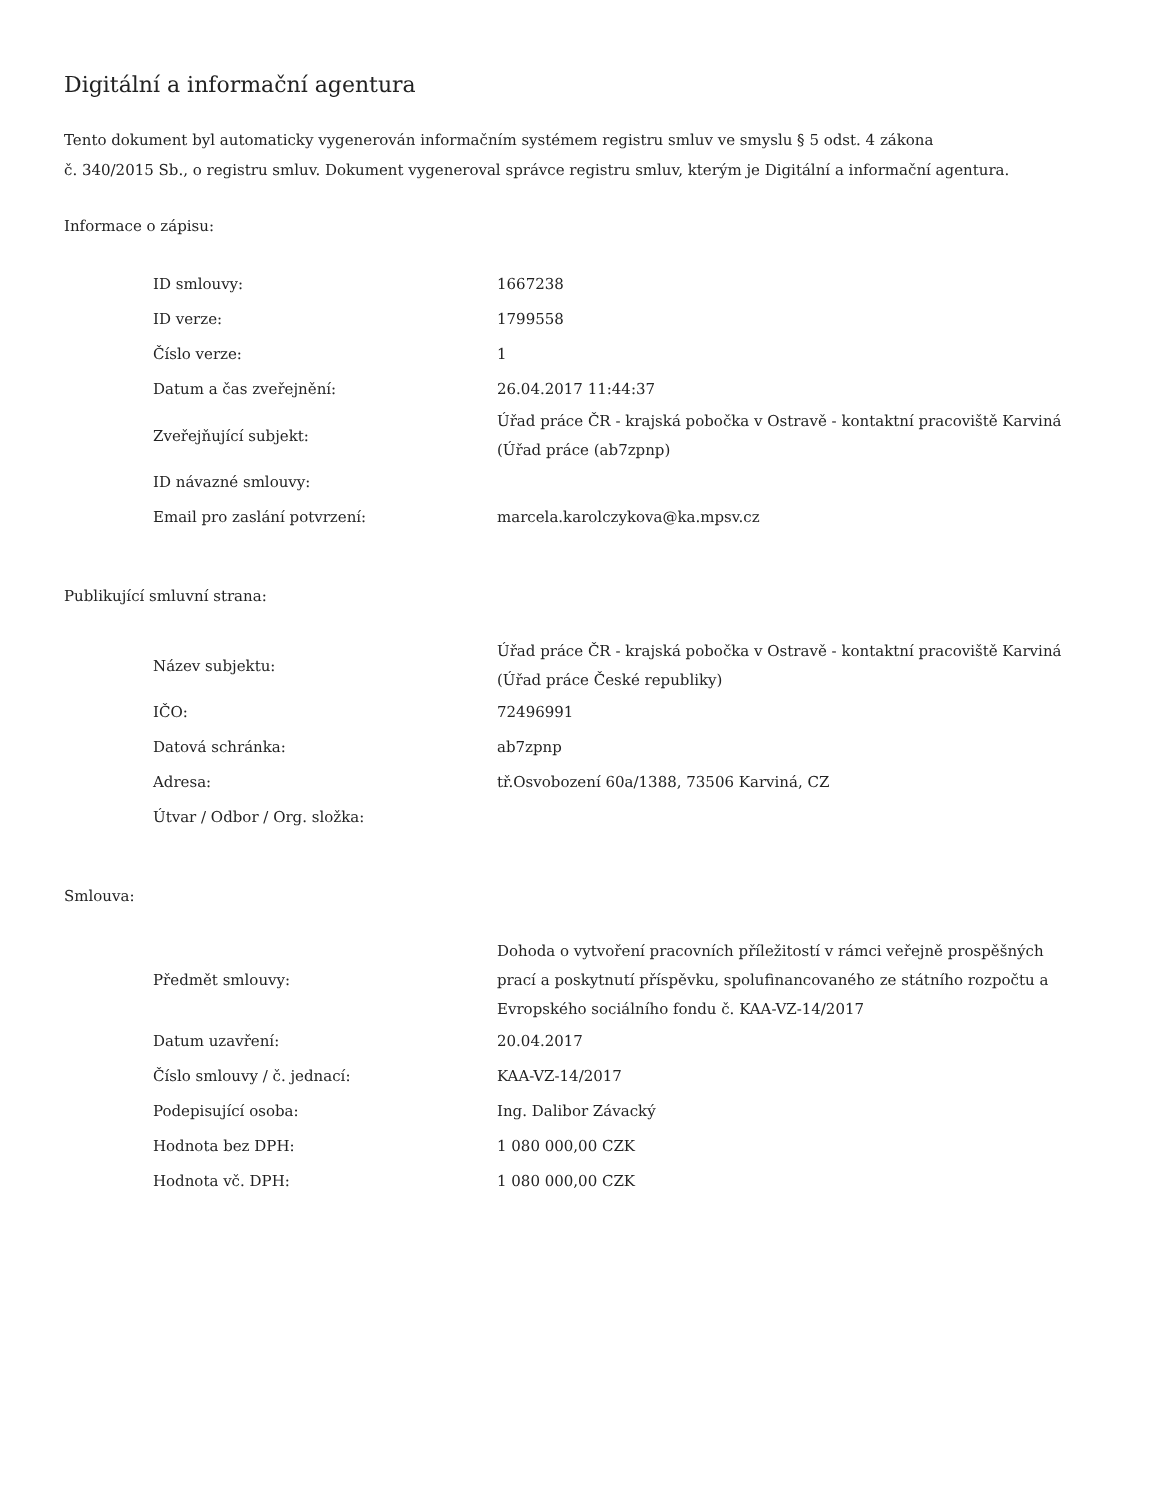Digitální a informační agentura
Tento dokument byl automaticky vygenerován informačním systémem registru smluv ve smyslu § 5 odst. 4 zákona
č. 340/2015 Sb., o registru smluv. Dokument vygeneroval správce registru smluv, kterým je Digitální a informační agentura.
Informace o zápisu:
| ID smlouvy: | 1667238 |
| ID verze: | 1799558 |
| Číslo verze: | 1 |
| Datum a čas zveřejnění: | 26.04.2017 11:44:37 |
| Zveřejňující subjekt: | Úřad práce ČR - krajská pobočka v Ostravě - kontaktní pracoviště Karviná (Úřad práce (ab7zpnp) |
| ID návazné smlouvy: | |
| Email pro zaslání potvrzení: | marcela.karolczykova@ka.mpsv.cz |
Publikující smluvní strana:
| Název subjektu: | Úřad práce ČR - krajská pobočka v Ostravě - kontaktní pracoviště Karviná (Úřad práce České republiky) |
| IČO: | 72496991 |
| Datová schránka: | ab7zpnp |
| Adresa: | tř.Osvobození 60a/1388, 73506 Karviná, CZ |
| Útvar / Odbor / Org. složka: | |
Smlouva:
| Předmět smlouvy: | Dohoda o vytvoření pracovních příležitostí v rámci veřejně prospěšných prací a poskytnutí příspěvku, spolufinancovaného ze státního rozpočtu a Evropského sociálního fondu č. KAA-VZ-14/2017 |
| Datum uzavření: | 20.04.2017 |
| Číslo smlouvy / č. jednací: | KAA-VZ-14/2017 |
| Podepisující osoba: | Ing. Dalibor Závacký |
| Hodnota bez DPH: | 1 080 000,00 CZK |
| Hodnota vč. DPH: | 1 080 000,00 CZK |